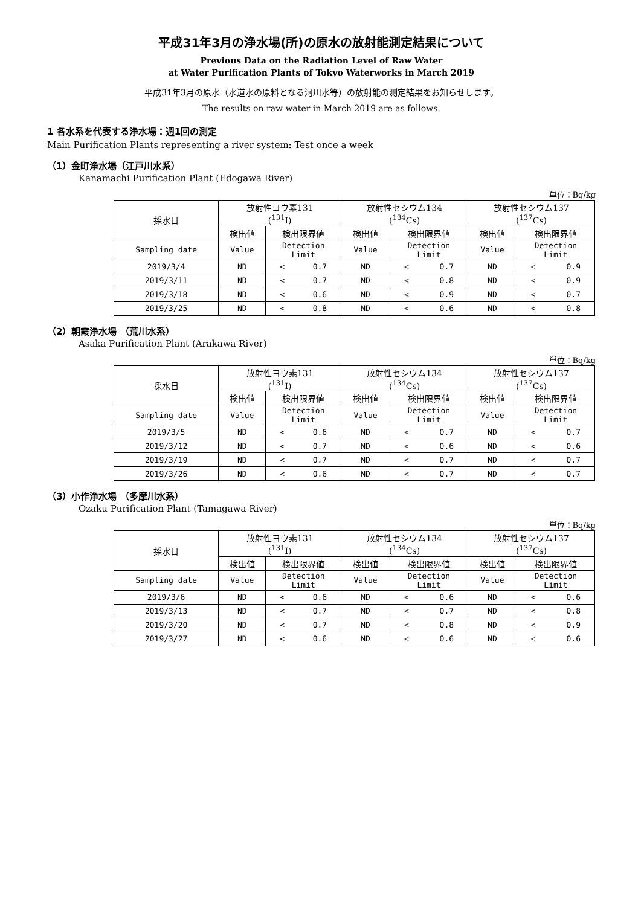平成31年3月の浄水場(所)の原水の放射能測定結果について
Previous Data on the Radiation Level of Raw Water
at Water Purification Plants of Tokyo Waterworks in March 2019
平成31年3月の原水（水道水の原料となる河川水等）の放射能の測定結果をお知らせします。
The results on raw water in March 2019 are as follows.
1 各水系を代表する浄水場：週1回の測定
Main Purification Plants representing a river system: Test once a week
（1）金町浄水場（江戸川水系）
Kanamachi Purification Plant (Edogawa River)
単位：Bq/kg
| 採水日 | 放射性ヨウ素131 (<sup>131</sup>I) | | 放射性セシウム134 (<sup>134</sup>Cs) | | 放射性セシウム137 (<sup>137</sup>Cs) | |
| --- | --- | --- | --- | --- | --- | --- |
| | 検出値 | 検出限界値 | 検出値 | 検出限界値 | 検出値 | 検出限界値 |
| Sampling date | Value | Detection Limit | Value | Detection Limit | Value | Detection Limit |
| 2019/3/4 | ND | < 0.7 | ND | < 0.7 | ND | < 0.9 |
| 2019/3/11 | ND | < 0.7 | ND | < 0.8 | ND | < 0.9 |
| 2019/3/18 | ND | < 0.6 | ND | < 0.9 | ND | < 0.7 |
| 2019/3/25 | ND | < 0.8 | ND | < 0.6 | ND | < 0.8 |
（2）朝霞浄水場 （荒川水系）
Asaka Purification Plant (Arakawa River)
単位：Bq/kg
| 採水日 | 放射性ヨウ素131 (<sup>131</sup>I) | | 放射性セシウム134 (<sup>134</sup>Cs) | | 放射性セシウム137 (<sup>137</sup>Cs) | |
| --- | --- | --- | --- | --- | --- | --- |
| | 検出値 | 検出限界値 | 検出値 | 検出限界値 | 検出値 | 検出限界値 |
| Sampling date | Value | Detection Limit | Value | Detection Limit | Value | Detection Limit |
| 2019/3/5 | ND | < 0.6 | ND | < 0.7 | ND | < 0.7 |
| 2019/3/12 | ND | < 0.7 | ND | < 0.6 | ND | < 0.6 |
| 2019/3/19 | ND | < 0.7 | ND | < 0.7 | ND | < 0.7 |
| 2019/3/26 | ND | < 0.6 | ND | < 0.7 | ND | < 0.7 |
（3）小作浄水場 （多摩川水系）
Ozaku Purification Plant (Tamagawa River)
単位：Bq/kg
| 採水日 | 放射性ヨウ素131 (<sup>131</sup>I) | | 放射性セシウム134 (<sup>134</sup>Cs) | | 放射性セシウム137 (<sup>137</sup>Cs) | |
| --- | --- | --- | --- | --- | --- | --- |
| | 検出値 | 検出限界値 | 検出値 | 検出限界値 | 検出値 | 検出限界値 |
| Sampling date | Value | Detection Limit | Value | Detection Limit | Value | Detection Limit |
| 2019/3/6 | ND | < 0.6 | ND | < 0.6 | ND | < 0.6 |
| 2019/3/13 | ND | < 0.7 | ND | < 0.7 | ND | < 0.8 |
| 2019/3/20 | ND | < 0.7 | ND | < 0.8 | ND | < 0.9 |
| 2019/3/27 | ND | < 0.6 | ND | < 0.6 | ND | < 0.6 |